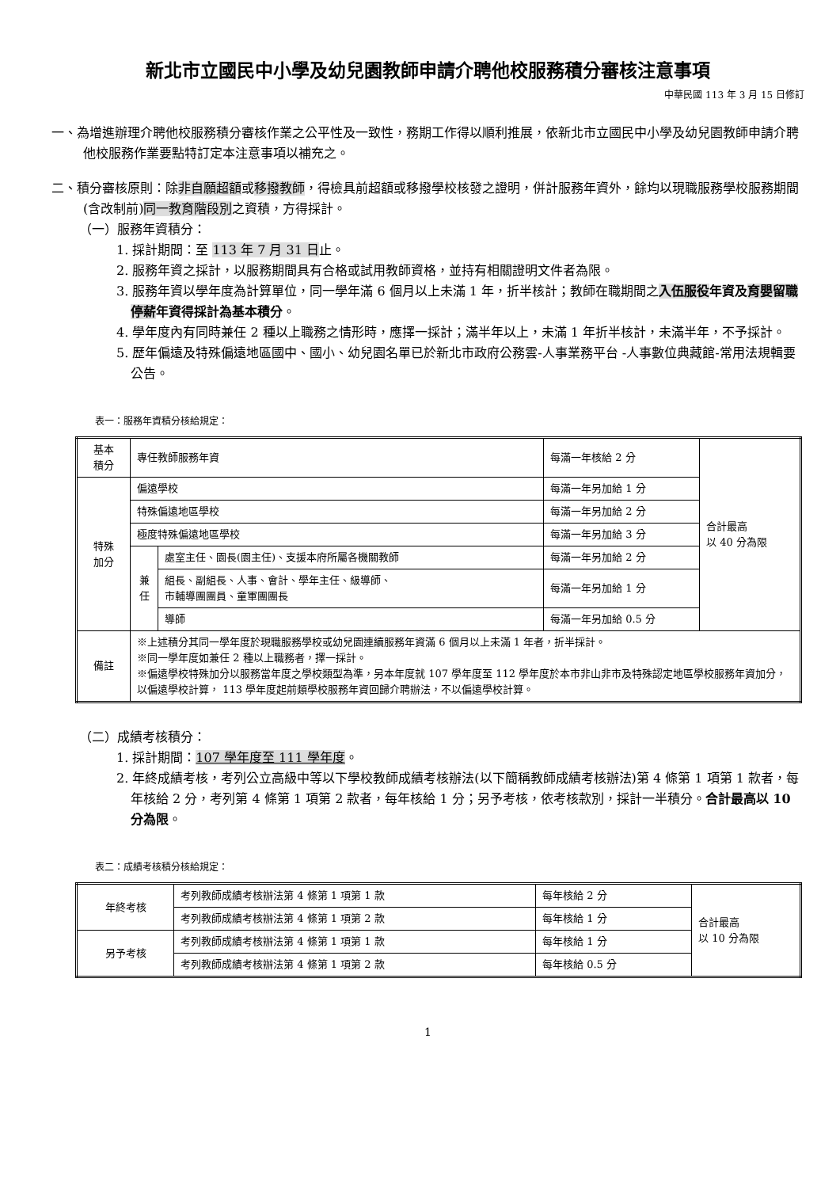新北市立國民中小學及幼兒園教師申請介聘他校服務積分審核注意事項
中華民國 113 年 3 月 15 日修訂
一、為增進辦理介聘他校服務積分審核作業之公平性及一致性，務期工作得以順利推展，依新北市立國民中小學及幼兒園教師申請介聘他校服務作業要點特訂定本注意事項以補充之。
二、積分審核原則：除非自願超額或移撥教師，得檢具前超額或移撥學校核發之證明，併計服務年資外，餘均以現職服務學校服務期間(含改制前)同一教育階段別之資積，方得採計。
（一）服務年資積分：
1. 採計期間：至 113 年 7 月 31 日止。
2. 服務年資之採計，以服務期間具有合格或試用教師資格，並持有相關證明文件者為限。
3. 服務年資以學年度為計算單位，同一學年滿 6 個月以上未滿 1 年，折半核計；教師在職期間之入伍服役年資及育嬰留職停薪年資得採計為基本積分。
4. 學年度內有同時兼任 2 種以上職務之情形時，應擇一採計；滿半年以上，未滿 1 年折半核計，未滿半年，不予採計。
5. 歷年偏遠及特殊偏遠地區國中、國小、幼兒園名單已於新北市政府公務雲-人事業務平台 -人事數位典藏館-常用法規輯要公告。
表一：服務年資積分核給規定：
| 基本 積分 | 專任教師服務年資 | | 每滿一年核給 2 分 | 合計最高 以 40 分為限 |
| 特殊 加分 | 偏遠學校 | | 每滿一年另加給 1 分 | |
| | 特殊偏遠地區學校 | | 每滿一年另加給 2 分 | |
| | 極度特殊偏遠地區學校 | | 每滿一年另加給 3 分 | |
| | 兼 任 | 處室主任、園長(園主任)、支援本府所屬各機關教師 | 每滿一年另加給 2 分 | |
| | | 組長、副組長、人事、會計、學年主任、級導師、 市輔導團團員、童軍團團長 | 每滿一年另加給 1 分 | |
| | | 導師 | 每滿一年另加給 0.5 分 | |
| 備註 | ※上述積分其同一學年度於現職服務學校或幼兒園連續服務年資滿 6 個月以上未滿 1 年者，折半採計。 ※同一學年度如兼任 2 種以上職務者，擇一採計。 ※偏遠學校特殊加分以服務當年度之學校類型為準，另本年度就 107 學年度至 112 學年度於本市非山非市及特殊認定地區學校服務年資加分，以偏遠學校計算， 113 學年度起前類學校服務年資回歸介聘辦法，不以偏遠學校計算。 | | | |
（二）成績考核積分：
1. 採計期間：107 學年度至 111 學年度。
2. 年終成績考核，考列公立高級中等以下學校教師成績考核辦法(以下簡稱教師成績考核辦法)第 4 條第 1 項第 1 款者，每年核給 2 分，考列第 4 條第 1 項第 2 款者，每年核給 1 分；另予考核，依考核款別，採計一半積分。合計最高以 10 分為限。
表二：成績考核積分核給規定：
| 年終考核 | 考列教師成績考核辦法第 4 條第 1 項第 1 款 | 每年核給 2 分 | 合計最高 以 10 分為限 |
| | 考列教師成績考核辦法第 4 條第 1 項第 2 款 | 每年核給 1 分 | |
| 另予考核 | 考列教師成績考核辦法第 4 條第 1 項第 1 款 | 每年核給 1 分 | |
| | 考列教師成績考核辦法第 4 條第 1 項第 2 款 | 每年核給 0.5 分 | |
1